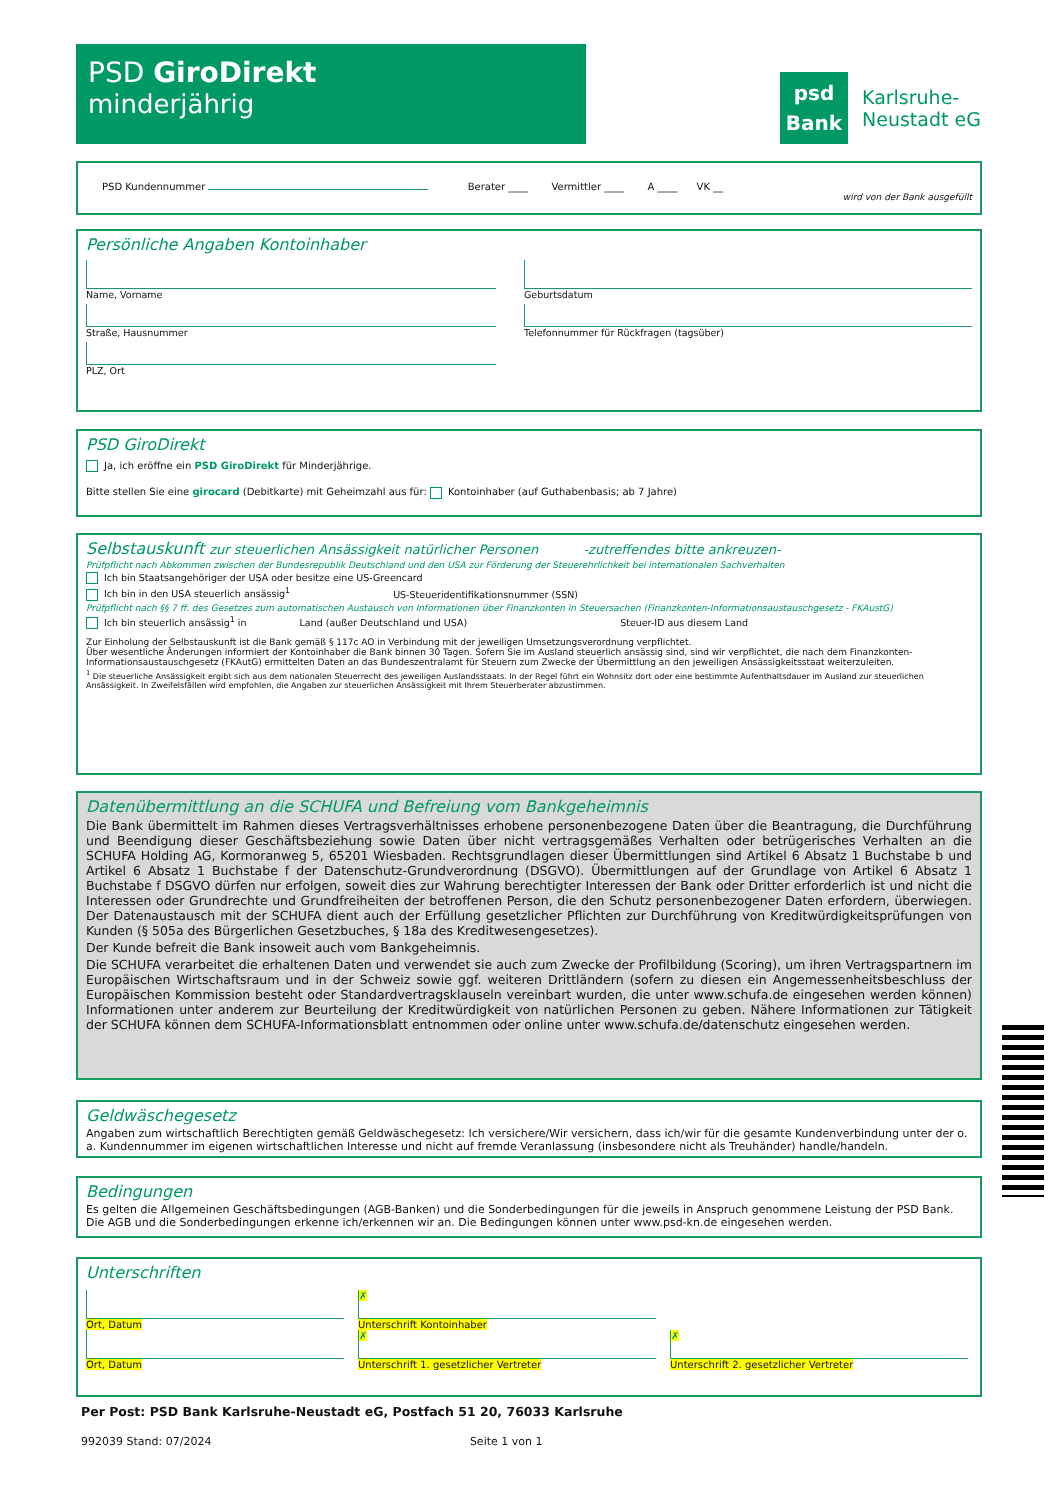PSD GiroDirekt
minderjährig
psd
Bank
Karlsruhe-
Neustadt eG
PSD Kundennummer Berater ____ Vermittler ____ A ____ VK __
wird von der Bank ausgefüllt
Persönliche Angaben Kontoinhaber
Name, Vorname
Geburtsdatum
Straße, Hausnummer
Telefonnummer für Rückfragen (tagsüber)
PLZ, Ort
PSD GiroDirekt
Ja, ich eröffne ein PSD GiroDirekt für Minderjährige.
Bitte stellen Sie eine girocard (Debitkarte) mit Geheimzahl aus für: Kontoinhaber (auf Guthabenbasis; ab 7 Jahre)
Selbstauskunft zur steuerlichen Ansässigkeit natürlicher Personen -zutreffendes bitte ankreuzen-
Prüfpflicht nach Abkommen zwischen der Bundesrepublik Deutschland und den USA zur Förderung der Steuerehrlichkeit bei internationalen Sachverhalten
Ich bin Staatsangehöriger der USA oder besitze eine US-Greencard
Ich bin in den USA steuerlich ansässig<sup>1</sup> US-Steueridentifikationsnummer (SSN)
Prüfpflicht nach §§ 7 ff. des Gesetzes zum automatischen Austausch von Informationen über Finanzkonten in Steuersachen (Finanzkonten-Informationsaustauschgesetz - FKAustG)
Ich bin steuerlich ansässig<sup>1</sup> in Land (außer Deutschland und USA) Steuer-ID aus diesem Land
Zur Einholung der Selbstauskunft ist die Bank gemäß § 117c AO in Verbindung mit der jeweiligen Umsetzungsverordnung verpflichtet.
Über wesentliche Änderungen informiert der Kontoinhaber die Bank binnen 30 Tagen. Sofern Sie im Ausland steuerlich ansässig sind, sind wir verpflichtet, die nach dem Finanzkonten-Informationsaustauschgesetz (FKAutG) ermittelten Daten an das Bundeszentralamt für Steuern zum Zwecke der Übermittlung an den jeweiligen Ansässigkeitsstaat weiterzuleiten.
<sup>1</sup> Die steuerliche Ansässigkeit ergibt sich aus dem nationalen Steuerrecht des jeweiligen Auslandsstaats. In der Regel führt ein Wohnsitz dort oder eine bestimmte Aufenthaltsdauer im Ausland zur steuerlichen Ansässigkeit. In Zweifelsfällen wird empfohlen, die Angaben zur steuerlichen Ansässigkeit mit Ihrem Steuerberater abzustimmen.
Datenübermittlung an die SCHUFA und Befreiung vom Bankgeheimnis
Die Bank übermittelt im Rahmen dieses Vertragsverhältnisses erhobene personenbezogene Daten über die Beantragung, die Durchführung und Beendigung dieser Geschäftsbeziehung sowie Daten über nicht vertragsgemäßes Verhalten oder betrügerisches Verhalten an die SCHUFA Holding AG, Kormoranweg 5, 65201 Wiesbaden. Rechtsgrundlagen dieser Übermittlungen sind Artikel 6 Absatz 1 Buchstabe b und Artikel 6 Absatz 1 Buchstabe f der Datenschutz-Grundverordnung (DSGVO). Übermittlungen auf der Grundlage von Artikel 6 Absatz 1 Buchstabe f DSGVO dürfen nur erfolgen, soweit dies zur Wahrung berechtigter Interessen der Bank oder Dritter erforderlich ist und nicht die Interessen oder Grundrechte und Grundfreiheiten der betroffenen Person, die den Schutz personenbezogener Daten erfordern, überwiegen. Der Datenaustausch mit der SCHUFA dient auch der Erfüllung gesetzlicher Pflichten zur Durchführung von Kreditwürdigkeitsprüfungen von Kunden (§ 505a des Bürgerlichen Gesetzbuches, § 18a des Kreditwesengesetzes).
Der Kunde befreit die Bank insoweit auch vom Bankgeheimnis.
Die SCHUFA verarbeitet die erhaltenen Daten und verwendet sie auch zum Zwecke der Profilbildung (Scoring), um ihren Vertragspartnern im Europäischen Wirtschaftsraum und in der Schweiz sowie ggf. weiteren Drittländern (sofern zu diesen ein Angemessenheitsbeschluss der Europäischen Kommission besteht oder Standardvertragsklauseln vereinbart wurden, die unter www.schufa.de eingesehen werden können) Informationen unter anderem zur Beurteilung der Kreditwürdigkeit von natürlichen Personen zu geben. Nähere Informationen zur Tätigkeit der SCHUFA können dem SCHUFA-Informationsblatt entnommen oder online unter www.schufa.de/datenschutz eingesehen werden.
Geldwäschegesetz
Angaben zum wirtschaftlich Berechtigten gemäß Geldwäschegesetz: Ich versichere/Wir versichern, dass ich/wir für die gesamte Kundenverbindung unter der o. a. Kundennummer im eigenen wirtschaftlichen Interesse und nicht auf fremde Veranlassung (insbesondere nicht als Treuhänder) handle/handeln.
Bedingungen
Es gelten die Allgemeinen Geschäftsbedingungen (AGB-Banken) und die Sonderbedingungen für die jeweils in Anspruch genommene Leistung der PSD Bank. Die AGB und die Sonderbedingungen erkenne ich/erkennen wir an. Die Bedingungen können unter www.psd-kn.de eingesehen werden.
Unterschriften
Ort, Datum
✗
Unterschrift Kontoinhaber
Ort, Datum
✗
Unterschrift 1. gesetzlicher Vertreter
✗
Unterschrift 2. gesetzlicher Vertreter
Per Post: PSD Bank Karlsruhe-Neustadt eG, Postfach 51 20, 76033 Karlsruhe
992039 Stand: 07/2024 Seite 1 von 1